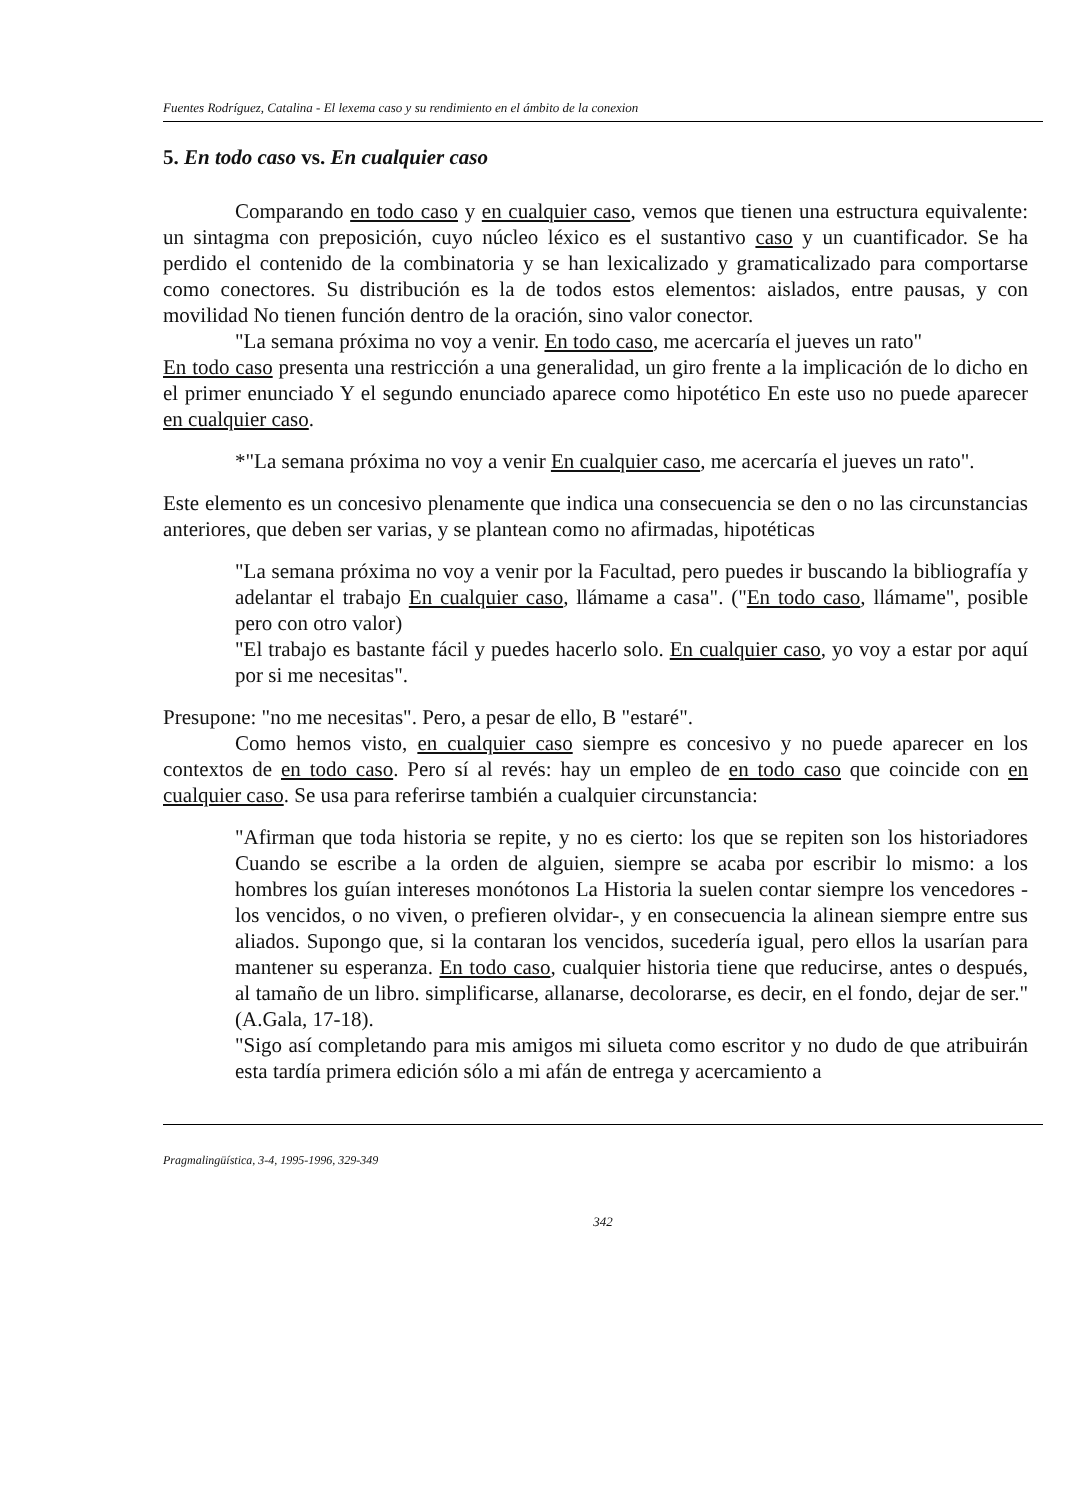Fuentes Rodríguez, Catalina - El lexema caso y su rendimiento en el ámbito de la conexion
5. En todo caso vs. En cualquier caso
Comparando en todo caso y en cualquier caso, vemos que tienen una estructura equivalente: un sintagma con preposición, cuyo núcleo léxico es el sustantivo caso y un cuantificador. Se ha perdido el contenido de la combinatoria y se han lexicalizado y gramaticalizado para comportarse como conectores. Su distribución es la de todos estos elementos: aislados, entre pausas, y con movilidad No tienen función dentro de la oración, sino valor conector.
"La semana próxima no voy a venir. En todo caso, me acercaría el jueves un rato"
En todo caso presenta una restricción a una generalidad, un giro frente a la implicación de lo dicho en el primer enunciado Y el segundo enunciado aparece como hipotético En este uso no puede aparecer en cualquier caso.
*"La semana próxima no voy a venir En cualquier caso, me acercaría el jueves un rato".
Este elemento es un concesivo plenamente que indica una consecuencia se den o no las circunstancias anteriores, que deben ser varias, y se plantean como no afirmadas, hipotéticas
"La semana próxima no voy a venir por la Facultad, pero puedes ir buscando la bibliografía y adelantar el trabajo En cualquier caso, llámame a casa". ("En todo caso, llámame", posible pero con otro valor)
"El trabajo es bastante fácil y puedes hacerlo solo. En cualquier caso, yo voy a estar por aquí por si me necesitas".
Presupone: "no me necesitas". Pero, a pesar de ello, B "estaré".
Como hemos visto, en cualquier caso siempre es concesivo y no puede aparecer en los contextos de en todo caso. Pero sí al revés: hay un empleo de en todo caso que coincide con en cualquier caso. Se usa para referirse también a cualquier circunstancia:
"Afirman que toda historia se repite, y no es cierto: los que se repiten son los historiadores Cuando se escribe a la orden de alguien, siempre se acaba por escribir lo mismo: a los hombres los guían intereses monótonos La Historia la suelen contar siempre los vencedores -los vencidos, o no viven, o prefieren olvidar-, y en consecuencia la alinean siempre entre sus aliados. Supongo que, si la contaran los vencidos, sucedería igual, pero ellos la usarían para mantener su esperanza. En todo caso, cualquier historia tiene que reducirse, antes o después, al tamaño de un libro. simplificarse, allanarse, decolorarse, es decir, en el fondo, dejar de ser." (A.Gala, 17-18).
"Sigo así completando para mis amigos mi silueta como escritor y no dudo de que atribuirán esta tardía primera edición sólo a mi afán de entrega y acercamiento a
Pragmalingüística, 3-4, 1995-1996, 329-349
342